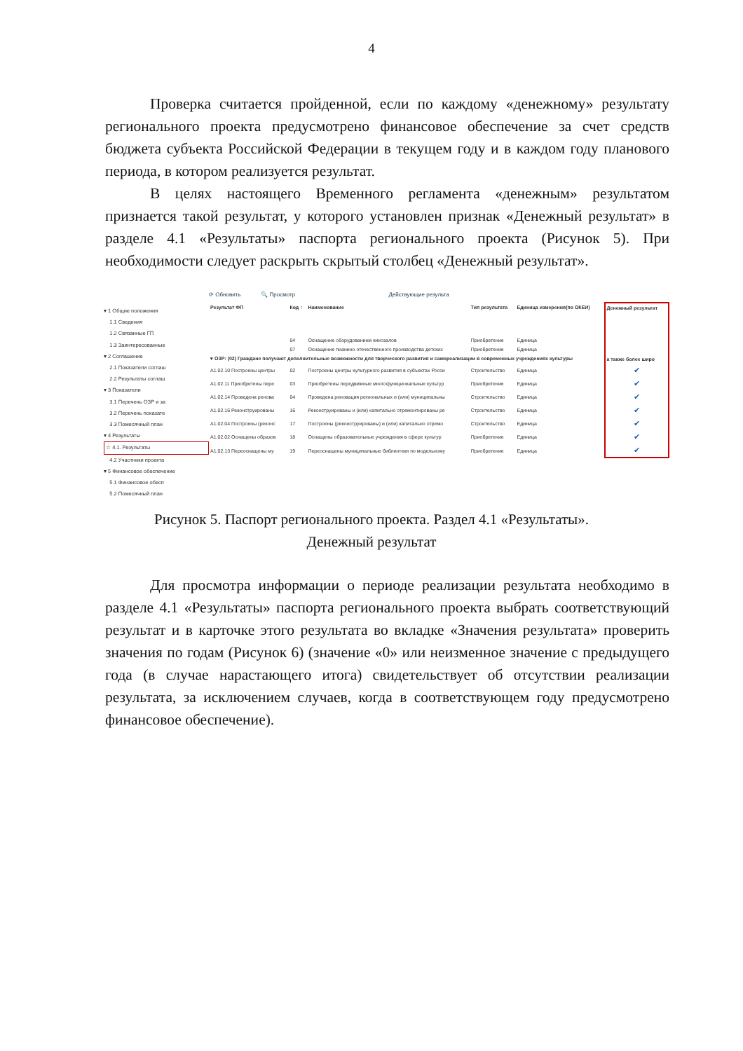4
Проверка считается пройденной, если по каждому «денежному» результату регионального проекта предусмотрено финансовое обеспечение за счет средств бюджета субъекта Российской Федерации в текущем году и в каждом году планового периода, в котором реализуется результат.
В целях настоящего Временного регламента «денежным» результатом признается такой результат, у которого установлен признак «Денежный результат» в разделе 4.1 «Результаты» паспорта регионального проекта (Рисунок 5). При необходимости следует раскрыть скрытый столбец «Денежный результат».
▾ 1 Общие положения
1.1 Сведения
1.2 Связанные ГП
1.3 Заинтересованные
▾ 2 Соглашение
2.1 Показатели соглаш
2.2 Результаты соглаш
▾ 3 Показатели
3.1 Перечень ОЗР и за
3.2 Перечень показате
3.3 Помесячный план
▾ 4 Результаты
☆ 4.1. Результаты
4.2 Участники проекта
▾ 5 Финансовое обеспечение
5.1 Финансовое обесп
5.2 Помесячный план
⟳ Обновить 🔍 Просмотр Действующие результа
| Результат ФП | Код ↑ | Наименование | Тип результата | Единица измерения(по ОКЕИ) | Денежный результат |
| --- | --- | --- | --- | --- | --- |
| | 04 | Оснащение оборудованием кинозалов | Приобретение | Единица | |
| | 07 | Оснащение пианино отечественного производства детских | Приобретение | Единица | |
| ▾ ОЗР: (02) Граждане получают дополнительные возможности для творческого развития и самореализации в современных учреждениях культуры | | | | | а также более широ |
| А1.02.10 Построены центры | 02 | Построены центры культурного развития в субъектах Росси | Строительство | Единица | ✔ |
| А1.02.11 Приобретены пере | 03 | Приобретены передвижные многофункциональные культур | Приобретение | Единица | ✔ |
| А1.02.14 Проведена ренова | 04 | Проведена реновация региональных и (или) муниципальны | Строительство | Единица | ✔ |
| А1.02.16 Реконструированы | 16 | Реконструированы и (или) капитально отремонтированы ре | Строительство | Единица | ✔ |
| А1.02.04 Построены (реконс | 17 | Построены (реконструированы) и (или) капитально отремо | Строительство | Единица | ✔ |
| А1.02.02 Оснащены образов | 18 | Оснащены образовательные учреждения в сфере культур | Приобретение | Единица | ✔ |
| А1.02.13 Переоснащены му | 19 | Переоснащены муниципальные библиотеки по модельному | Приобретение | Единица | ✔ |
Рисунок 5. Паспорт регионального проекта. Раздел 4.1 «Результаты».
Денежный результат
Для просмотра информации о периоде реализации результата необходимо в разделе 4.1 «Результаты» паспорта регионального проекта выбрать соответствующий результат и в карточке этого результата во вкладке «Значения результата» проверить значения по годам (Рисунок 6) (значение «0» или неизменное значение с предыдущего года (в случае нарастающего итога) свидетельствует об отсутствии реализации результата, за исключением случаев, когда в соответствующем году предусмотрено финансовое обеспечение).